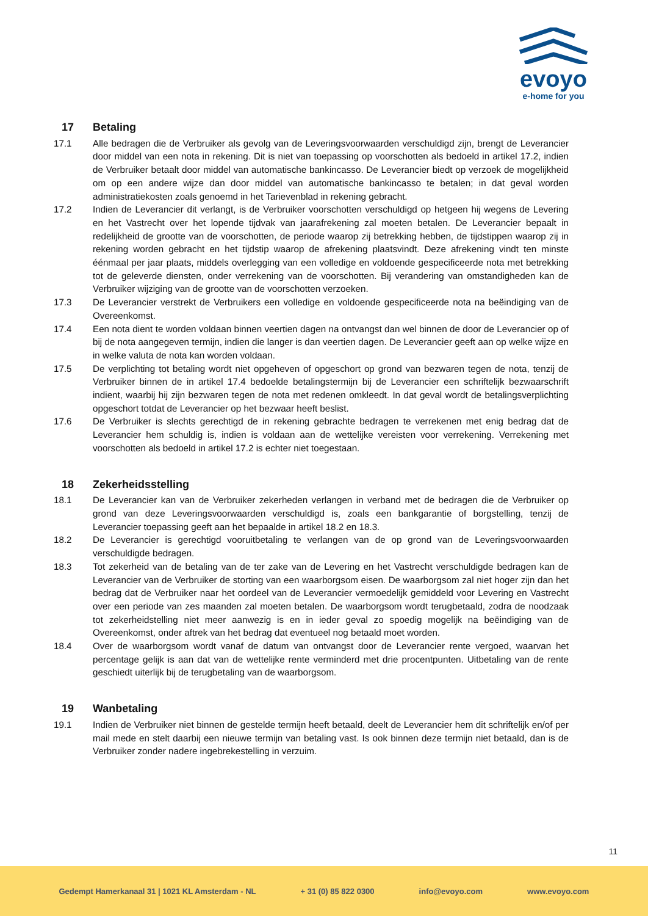evoyo
e-home for you
17 Betaling
17.1 Alle bedragen die de Verbruiker als gevolg van de Leveringsvoorwaarden verschuldigd zijn, brengt de Leverancier door middel van een nota in rekening. Dit is niet van toepassing op voorschotten als bedoeld in artikel 17.2, indien de Verbruiker betaalt door middel van automatische bankincasso. De Leverancier biedt op verzoek de mogelijkheid om op een andere wijze dan door middel van automatische bankincasso te betalen; in dat geval worden administratiekosten zoals genoemd in het Tarievenblad in rekening gebracht.
17.2 Indien de Leverancier dit verlangt, is de Verbruiker voorschotten verschuldigd op hetgeen hij wegens de Levering en het Vastrecht over het lopende tijdvak van jaarafrekening zal moeten betalen. De Leverancier bepaalt in redelijkheid de grootte van de voorschotten, de periode waarop zij betrekking hebben, de tijdstippen waarop zij in rekening worden gebracht en het tijdstip waarop de afrekening plaatsvindt. Deze afrekening vindt ten minste éénmaal per jaar plaats, middels overlegging van een volledige en voldoende gespecificeerde nota met betrekking tot de geleverde diensten, onder verrekening van de voorschotten. Bij verandering van omstandigheden kan de Verbruiker wijziging van de grootte van de voorschotten verzoeken.
17.3 De Leverancier verstrekt de Verbruikers een volledige en voldoende gespecificeerde nota na beëindiging van de Overeenkomst.
17.4 Een nota dient te worden voldaan binnen veertien dagen na ontvangst dan wel binnen de door de Leverancier op of bij de nota aangegeven termijn, indien die langer is dan veertien dagen. De Leverancier geeft aan op welke wijze en in welke valuta de nota kan worden voldaan.
17.5 De verplichting tot betaling wordt niet opgeheven of opgeschort op grond van bezwaren tegen de nota, tenzij de Verbruiker binnen de in artikel 17.4 bedoelde betalingstermijn bij de Leverancier een schriftelijk bezwaarschrift indient, waarbij hij zijn bezwaren tegen de nota met redenen omkleedt. In dat geval wordt de betalingsverplichting opgeschort totdat de Leverancier op het bezwaar heeft beslist.
17.6 De Verbruiker is slechts gerechtigd de in rekening gebrachte bedragen te verrekenen met enig bedrag dat de Leverancier hem schuldig is, indien is voldaan aan de wettelijke vereisten voor verrekening. Verrekening met voorschotten als bedoeld in artikel 17.2 is echter niet toegestaan.
18 Zekerheidsstelling
18.1 De Leverancier kan van de Verbruiker zekerheden verlangen in verband met de bedragen die de Verbruiker op grond van deze Leveringsvoorwaarden verschuldigd is, zoals een bankgarantie of borgstelling, tenzij de Leverancier toepassing geeft aan het bepaalde in artikel 18.2 en 18.3.
18.2 De Leverancier is gerechtigd vooruitbetaling te verlangen van de op grond van de Leveringsvoorwaarden verschuldigde bedragen.
18.3 Tot zekerheid van de betaling van de ter zake van de Levering en het Vastrecht verschuldigde bedragen kan de Leverancier van de Verbruiker de storting van een waarborgsom eisen. De waarborgsom zal niet hoger zijn dan het bedrag dat de Verbruiker naar het oordeel van de Leverancier vermoedelijk gemiddeld voor Levering en Vastrecht over een periode van zes maanden zal moeten betalen. De waarborgsom wordt terugbetaald, zodra de noodzaak tot zekerheidstelling niet meer aanwezig is en in ieder geval zo spoedig mogelijk na beëindiging van de Overeenkomst, onder aftrek van het bedrag dat eventueel nog betaald moet worden.
18.4 Over de waarborgsom wordt vanaf de datum van ontvangst door de Leverancier rente vergoed, waarvan het percentage gelijk is aan dat van de wettelijke rente verminderd met drie procentpunten. Uitbetaling van de rente geschiedt uiterlijk bij de terugbetaling van de waarborgsom.
19 Wanbetaling
19.1 Indien de Verbruiker niet binnen de gestelde termijn heeft betaald, deelt de Leverancier hem dit schriftelijk en/of per mail mede en stelt daarbij een nieuwe termijn van betaling vast. Is ook binnen deze termijn niet betaald, dan is de Verbruiker zonder nadere ingebrekestelling in verzuim.
11
Gedempt Hamerkanaal 31 | 1021 KL Amsterdam - NL + 31 (0) 85 822 0300 info@evoyo.com www.evoyo.com